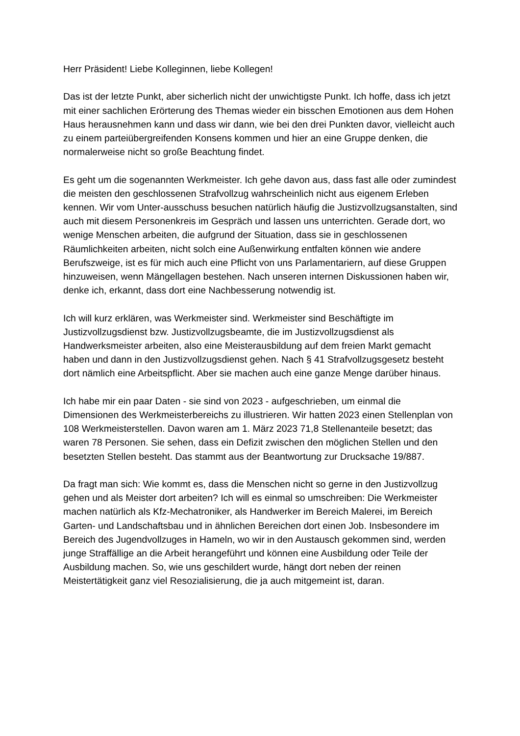Herr Präsident! Liebe Kolleginnen, liebe Kollegen!
Das ist der letzte Punkt, aber sicherlich nicht der unwichtigste Punkt. Ich hoffe, dass ich jetzt mit einer sachlichen Erörterung des Themas wieder ein bisschen Emotionen aus dem Hohen Haus herausnehmen kann und dass wir dann, wie bei den drei Punkten davor, vielleicht auch zu einem parteiübergreifenden Konsens kommen und hier an eine Gruppe denken, die normalerweise nicht so große Beachtung findet.
Es geht um die sogenannten Werkmeister. Ich gehe davon aus, dass fast alle oder zumindest die meisten den geschlossenen Strafvollzug wahrscheinlich nicht aus eigenem Erleben kennen. Wir vom Unter-ausschuss besuchen natürlich häufig die Justizvollzugsanstalten, sind auch mit diesem Personenkreis im Gespräch und lassen uns unterrichten. Gerade dort, wo wenige Menschen arbeiten, die aufgrund der Situation, dass sie in geschlossenen Räumlichkeiten arbeiten, nicht solch eine Außenwirkung entfalten können wie andere Berufszweige, ist es für mich auch eine Pflicht von uns Parlamentariern, auf diese Gruppen hinzuweisen, wenn Mängellagen bestehen. Nach unseren internen Diskussionen haben wir, denke ich, erkannt, dass dort eine Nachbesserung notwendig ist.
Ich will kurz erklären, was Werkmeister sind. Werkmeister sind Beschäftigte im Justizvollzugsdienst bzw. Justizvollzugsbeamte, die im Justizvollzugsdienst als Handwerksmeister arbeiten, also eine Meisterausbildung auf dem freien Markt gemacht haben und dann in den Justizvollzugsdienst gehen. Nach § 41 Strafvollzugsgesetz besteht dort nämlich eine Arbeitspflicht. Aber sie machen auch eine ganze Menge darüber hinaus.
Ich habe mir ein paar Daten - sie sind von 2023 - aufgeschrieben, um einmal die Dimensionen des Werkmeisterbereichs zu illustrieren. Wir hatten 2023 einen Stellenplan von 108 Werkmeisterstellen. Davon waren am 1. März 2023 71,8 Stellenanteile besetzt; das waren 78 Personen. Sie sehen, dass ein Defizit zwischen den möglichen Stellen und den besetzten Stellen besteht. Das stammt aus der Beantwortung zur Drucksache 19/887.
Da fragt man sich: Wie kommt es, dass die Menschen nicht so gerne in den Justizvollzug gehen und als Meister dort arbeiten? Ich will es einmal so umschreiben: Die Werkmeister machen natürlich als Kfz-Mechatroniker, als Handwerker im Bereich Malerei, im Bereich Garten- und Landschaftsbau und in ähnlichen Bereichen dort einen Job. Insbesondere im Bereich des Jugendvollzuges in Hameln, wo wir in den Austausch gekommen sind, werden junge Straffällige an die Arbeit herangeführt und können eine Ausbildung oder Teile der Ausbildung machen. So, wie uns geschildert wurde, hängt dort neben der reinen Meistertätigkeit ganz viel Resozialisierung, die ja auch mitgemeint ist, daran.